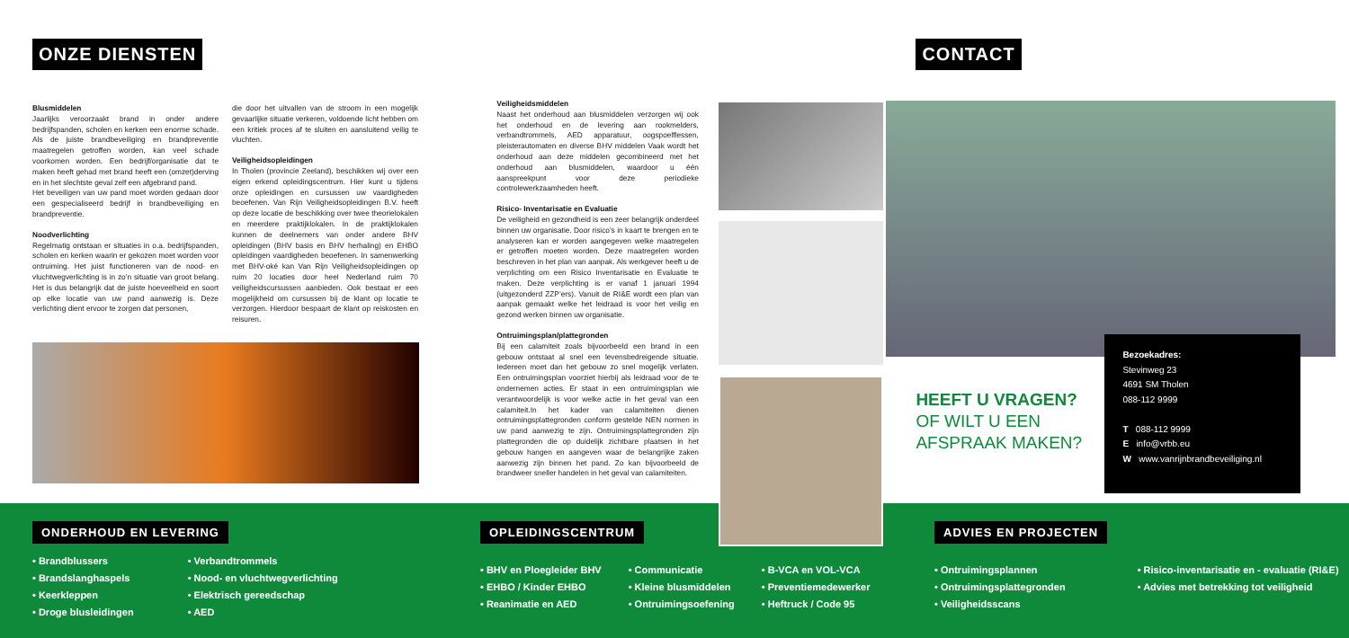ONZE DIENSTEN
Blusmiddelen
Jaarlijks veroorzaakt brand in onder andere bedrijfspanden, scholen en kerken een enorme schade. Als de juiste brandbeveiliging en brandpreventie maatregelen getroffen worden, kan veel schade voorkomen worden. Een bedrijf/organisatie dat te maken heeft gehad met brand heeft een (omzet)derving en in het slechtste geval zelf een afgebrand pand.
Het beveiligen van uw pand moet worden gedaan door een gespecialiseerd bedrijf in brandbeveiliging en brandpreventie.
Noodverlichting
Regelmatig ontstaan er situaties in o.a. bedrijfspanden, scholen en kerken waarin er gekozen moet worden voor ontruiming. Het juist functioneren van de nood- en vluchtwegverlichting is in zo’n situatie van groot belang. Het is dus belangrijk dat de juiste hoeveelheid en soort op elke locatie van uw pand aanwezig is. Deze verlichting dient ervoor te zorgen dat personen,
die door het uitvallen van de stroom in een mogelijk gevaarlijke situatie verkeren, voldoende licht hebben om een kritiek proces af te sluiten en aansluitend veilig te vluchten.
Veiligheidsopleidingen
In Tholen (provincie Zeeland), beschikken wij over een eigen erkend opleidingscentrum. Hier kunt u tijdens onze opleidingen en cursussen uw vaardigheden beoefenen. Van Rijn Veiligheidsopleidingen B.V. heeft op deze locatie de beschikking over twee theorielokalen en meerdere praktijklokalen. In de praktijklokalen kunnen de deelnemers van onder andere BHV opleidingen (BHV basis en BHV herhaling) en EHBO opleidingen vaardigheden beoefenen. In samenwerking met BHV-oké kan Van Rijn Veiligheidsopleidingen op ruim 20 locaties door heel Nederland ruim 70 veiligheidscursussen aanbieden. Ook bestaat er een mogelijkheid om cursussen bij de klant op locatie te verzorgen. Hierdoor bespaart de klant op reiskosten en reisuren.
Veiligheidsmiddelen
Naast het onderhoud aan blusmiddelen verzorgen wij ook het onderhoud en de levering aan rookmelders, verbandtrommels, AED apparatuur, oogspoelflessen, pleisterautomaten en diverse BHV middelen Vaak wordt het onderhoud aan deze middelen gecombineerd met het onderhoud aan blusmiddelen, waardoor u één aanspreekpunt voor deze periodieke controlewerkzaamheden heeft.
Risico- Inventarisatie en Evaluatie
De veiligheid en gezondheid is een zeer belangrijk onderdeel binnen uw organisatie. Door risico’s in kaart te brengen en te analyseren kan er worden aangegeven welke maatregelen er getroffen moeten worden. Deze maatregelen worden beschreven in het plan van aanpak. Als werkgever heeft u de verplichting om een Risico Inventarisatie en Evaluatie te maken. Deze verplichting is er vanaf 1 januari 1994 (uitgezonderd ZZP’ers). Vanuit de RI&E wordt een plan van aanpak gemaakt welke het leidraad is voor het veilig en gezond werken binnen uw organisatie.
Ontruimingsplan/plattegronden
Bij een calamiteit zoals bijvoorbeeld een brand in een gebouw ontstaat al snel een levensbedreigende situatie. Iedereen moet dan het gebouw zo snel mogelijk verlaten. Een ontruimingsplan voorziet hierbij als leidraad voor de te ondernemen acties. Er staat in een ontruimingsplan wie verantwoordelijk is voor welke actie in het geval van een calamiteit.In het kader van calamiteiten dienen ontruimingsplattegronden conform gestelde NEN normen in uw pand aanwezig te zijn. Ontruimingsplattegronden zijn plattegronden die op duidelijk zichtbare plaatsen in het gebouw hangen en aangeven waar de belangrijke zaken aanwezig zijn binnen het pand. Zo kan bijvoorbeeld de brandweer sneller handelen in het geval van calamiteiten.
CONTACT
HEEFT U VRAGEN?
OF WILT U EEN
AFSPRAAK MAKEN?
Bezoekadres:
Stevinweg 23
4691 SM Tholen
088-112 9999
T 088-112 9999
E info@vrbb.eu
W www.vanrijnbrandbeveiliging.nl
ONDERHOUD EN LEVERING
• Brandblussers
• Brandslanghaspels
• Keerkleppen
• Droge blusleidingen
• Verbandtrommels
• Nood- en vluchtwegverlichting
• Elektrisch gereedschap
• AED
OPLEIDINGSCENTRUM
• BHV en Ploegleider BHV
• EHBO / Kinder EHBO
• Reanimatie en AED
• Communicatie
• Kleine blusmiddelen
• Ontruimingsoefening
• B-VCA en VOL-VCA
• Preventiemedewerker
• Heftruck / Code 95
ADVIES EN PROJECTEN
• Ontruimingsplannen
• Ontruimingsplattegronden
• Veiligheidsscans
• Risico-inventarisatie en - evaluatie (RI&E)
• Advies met betrekking tot veiligheid